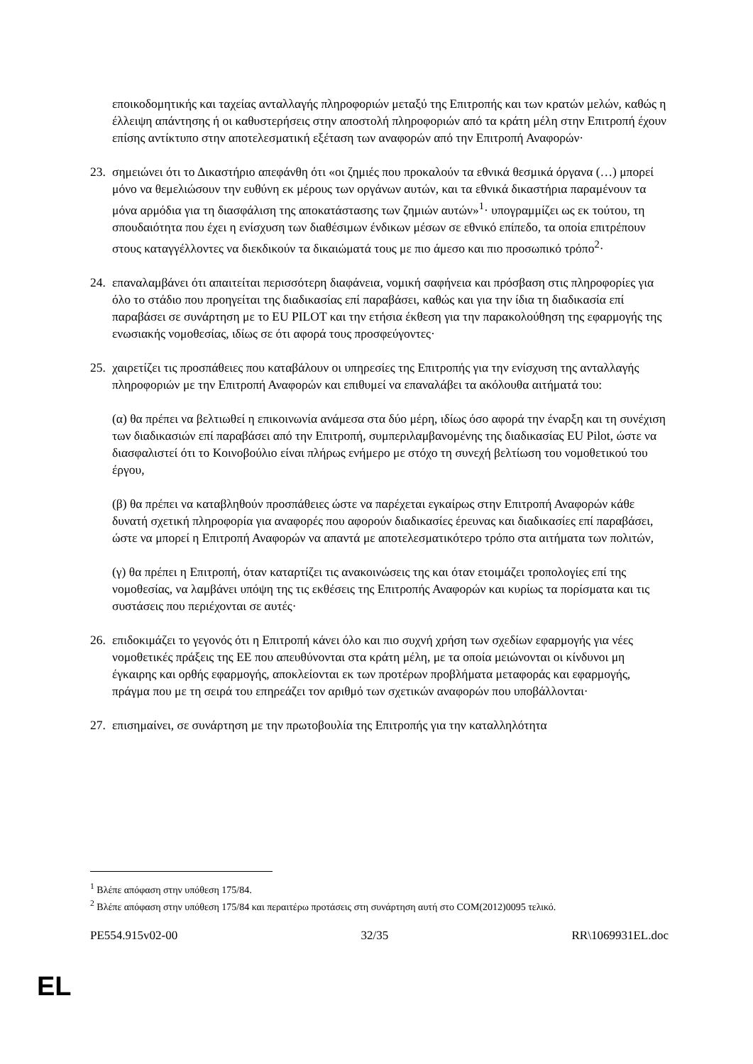εποικοδομητικής και ταχείας ανταλλαγής πληροφοριών μεταξύ της Επιτροπής και των κρατών μελών, καθώς η έλλειψη απάντησης ή οι καθυστερήσεις στην αποστολή πληροφοριών από τα κράτη μέλη στην Επιτροπή έχουν επίσης αντίκτυπο στην αποτελεσματική εξέταση των αναφορών από την Επιτροπή Αναφορών·
23.
σημειώνει ότι το Δικαστήριο απεφάνθη ότι «οι ζημιές που προκαλούν τα εθνικά θεσμικά όργανα (…) μπορεί μόνο να θεμελιώσουν την ευθύνη εκ μέρους των οργάνων αυτών, και τα εθνικά δικαστήρια παραμένουν τα μόνα αρμόδια για τη διασφάλιση της αποκατάστασης των ζημιών αυτών»<sup>1</sup>· υπογραμμίζει ως εκ τούτου, τη σπουδαιότητα που έχει η ενίσχυση των διαθέσιμων ένδικων μέσων σε εθνικό επίπεδο, τα οποία επιτρέπουν στους καταγγέλλοντες να διεκδικούν τα δικαιώματά τους με πιο άμεσο και πιο προσωπικό τρόπο<sup>2</sup>·
24.
επαναλαμβάνει ότι απαιτείται περισσότερη διαφάνεια, νομική σαφήνεια και πρόσβαση στις πληροφορίες για όλο το στάδιο που προηγείται της διαδικασίας επί παραβάσει, καθώς και για την ίδια τη διαδικασία επί παραβάσει σε συνάρτηση με το EU PILOT και την ετήσια έκθεση για την παρακολούθηση της εφαρμογής της ενωσιακής νομοθεσίας, ιδίως σε ότι αφορά τους προσφεύγοντες·
25.
χαιρετίζει τις προσπάθειες που καταβάλουν οι υπηρεσίες της Επιτροπής για την ενίσχυση της ανταλλαγής πληροφοριών με την Επιτροπή Αναφορών και επιθυμεί να επαναλάβει τα ακόλουθα αιτήματά του:
(α) θα πρέπει να βελτιωθεί η επικοινωνία ανάμεσα στα δύο μέρη, ιδίως όσο αφορά την έναρξη και τη συνέχιση των διαδικασιών επί παραβάσει από την Επιτροπή, συμπεριλαμβανομένης της διαδικασίας EU Pilot, ώστε να διασφαλιστεί ότι το Κοινοβούλιο είναι πλήρως ενήμερο με στόχο τη συνεχή βελτίωση του νομοθετικού του έργου,
(β) θα πρέπει να καταβληθούν προσπάθειες ώστε να παρέχεται εγκαίρως στην Επιτροπή Αναφορών κάθε δυνατή σχετική πληροφορία για αναφορές που αφορούν διαδικασίες έρευνας και διαδικασίες επί παραβάσει, ώστε να μπορεί η Επιτροπή Αναφορών να απαντά με αποτελεσματικότερο τρόπο στα αιτήματα των πολιτών,
(γ) θα πρέπει η Επιτροπή, όταν καταρτίζει τις ανακοινώσεις της και όταν ετοιμάζει τροπολογίες επί της νομοθεσίας, να λαμβάνει υπόψη της τις εκθέσεις της Επιτροπής Αναφορών και κυρίως τα πορίσματα και τις συστάσεις που περιέχονται σε αυτές·
26.
επιδοκιμάζει το γεγονός ότι η Επιτροπή κάνει όλο και πιο συχνή χρήση των σχεδίων εφαρμογής για νέες νομοθετικές πράξεις της ΕΕ που απευθύνονται στα κράτη μέλη, με τα οποία μειώνονται οι κίνδυνοι μη έγκαιρης και ορθής εφαρμογής, αποκλείονται εκ των προτέρων προβλήματα μεταφοράς και εφαρμογής, πράγμα που με τη σειρά του επηρεάζει τον αριθμό των σχετικών αναφορών που υποβάλλονται·
27.
επισημαίνει, σε συνάρτηση με την πρωτοβουλία της Επιτροπής για την καταλληλότητα
<sup>1</sup> Βλέπε απόφαση στην υπόθεση 175/84.
<sup>2</sup> Βλέπε απόφαση στην υπόθεση 175/84 και περαιτέρω προτάσεις στη συνάρτηση αυτή στο COM(2012)0095 τελικό.
PE554.915v02-00 32/35 RR\1069931EL.doc
EL